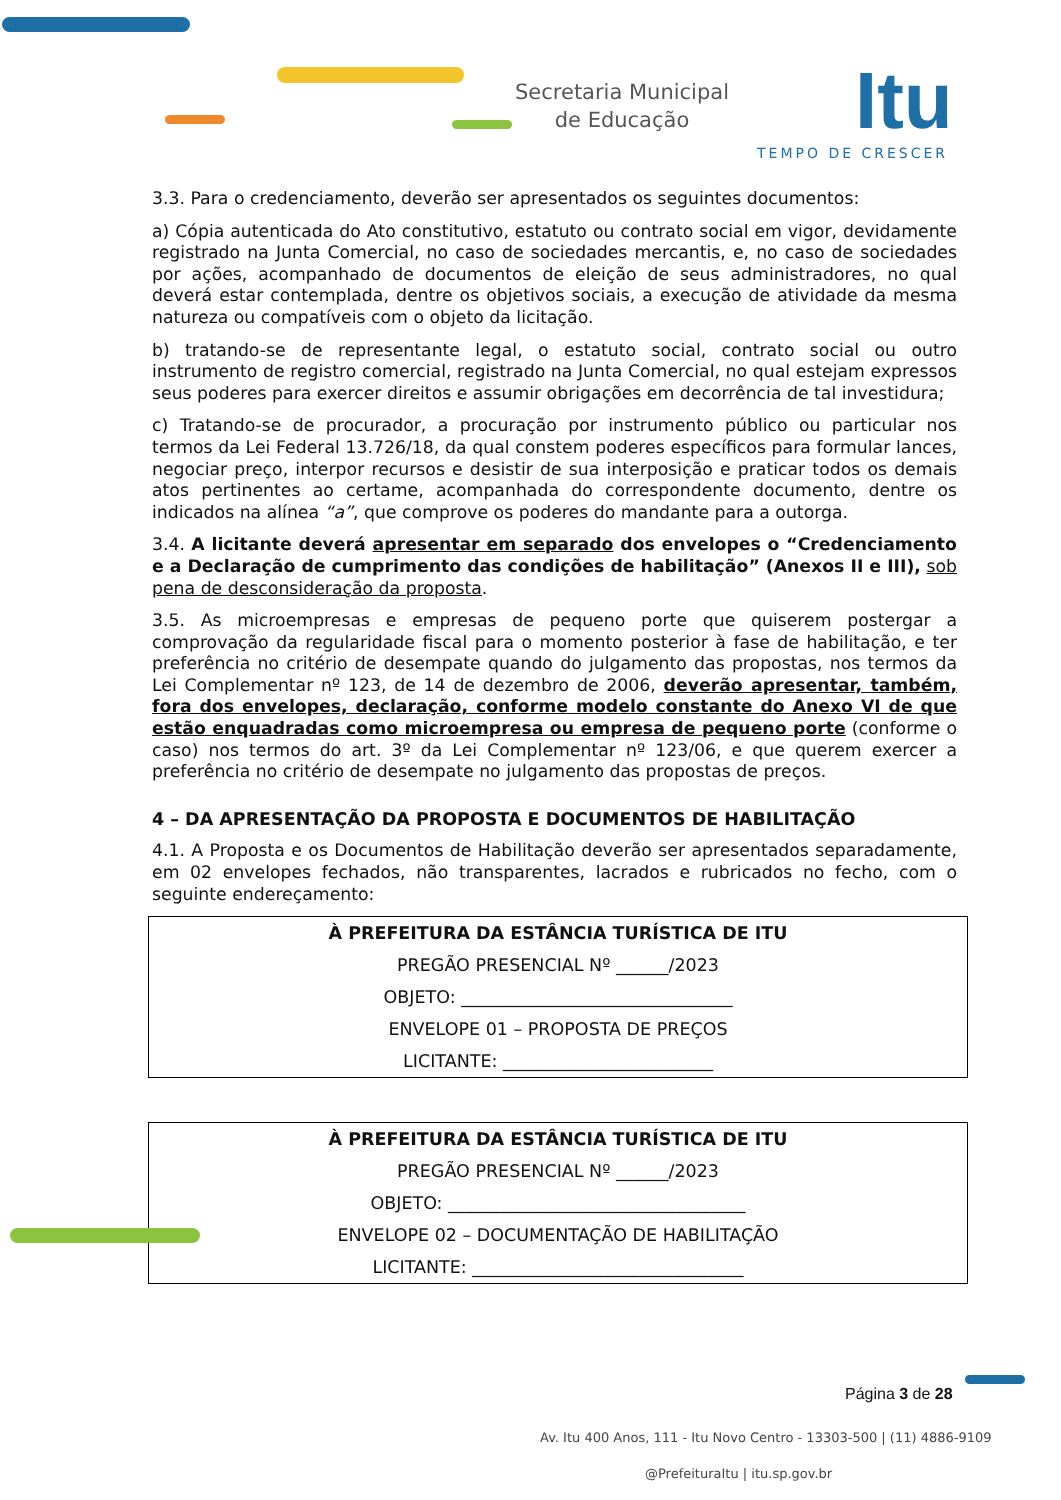Secretaria Municipal
de Educação
Itu
TEMPO DE CRESCER
3.3. Para o credenciamento, deverão ser apresentados os seguintes documentos:
a) Cópia autenticada do Ato constitutivo, estatuto ou contrato social em vigor, devidamente registrado na Junta Comercial, no caso de sociedades mercantis, e, no caso de sociedades por ações, acompanhado de documentos de eleição de seus administradores, no qual deverá estar contemplada, dentre os objetivos sociais, a execução de atividade da mesma natureza ou compatíveis com o objeto da licitação.
b) tratando-se de representante legal, o estatuto social, contrato social ou outro instrumento de registro comercial, registrado na Junta Comercial, no qual estejam expressos seus poderes para exercer direitos e assumir obrigações em decorrência de tal investidura;
c) Tratando-se de procurador, a procuração por instrumento público ou particular nos termos da Lei Federal 13.726/18, da qual constem poderes específicos para formular lances, negociar preço, interpor recursos e desistir de sua interposição e praticar todos os demais atos pertinentes ao certame, acompanhada do correspondente documento, dentre os indicados na alínea “a”, que comprove os poderes do mandante para a outorga.
3.4. A licitante deverá apresentar em separado dos envelopes o “Credenciamento e a Declaração de cumprimento das condições de habilitação” (Anexos II e III), sob pena de desconsideração da proposta.
3.5. As microempresas e empresas de pequeno porte que quiserem postergar a comprovação da regularidade fiscal para o momento posterior à fase de habilitação, e ter preferência no critério de desempate quando do julgamento das propostas, nos termos da Lei Complementar nº 123, de 14 de dezembro de 2006, deverão apresentar, também, fora dos envelopes, declaração, conforme modelo constante do Anexo VI de que estão enquadradas como microempresa ou empresa de pequeno porte (conforme o caso) nos termos do art. 3º da Lei Complementar nº 123/06, e que querem exercer a preferência no critério de desempate no julgamento das propostas de preços.
4 – DA APRESENTAÇÃO DA PROPOSTA E DOCUMENTOS DE HABILITAÇÃO
4.1. A Proposta e os Documentos de Habilitação deverão ser apresentados separadamente, em 02 envelopes fechados, não transparentes, lacrados e rubricados no fecho, com o seguinte endereçamento:
| À PREFEITURA DA ESTÂNCIA TURÍSTICA DE ITU |
| PREGÃO PRESENCIAL Nº ______/2023 |
| OBJETO: _______________________________ |
| ENVELOPE 01 – PROPOSTA DE PREÇOS |
| LICITANTE: ________________________ |
| À PREFEITURA DA ESTÂNCIA TURÍSTICA DE ITU |
| PREGÃO PRESENCIAL Nº ______/2023 |
| OBJETO: __________________________________ |
| ENVELOPE 02 – DOCUMENTAÇÃO DE HABILITAÇÃO |
| LICITANTE: _______________________________ |
Página 3 de 28
Av. Itu 400 Anos, 111 - Itu Novo Centro - 13303-500 | (11) 4886-9109
@PrefeituraItu | itu.sp.gov.br